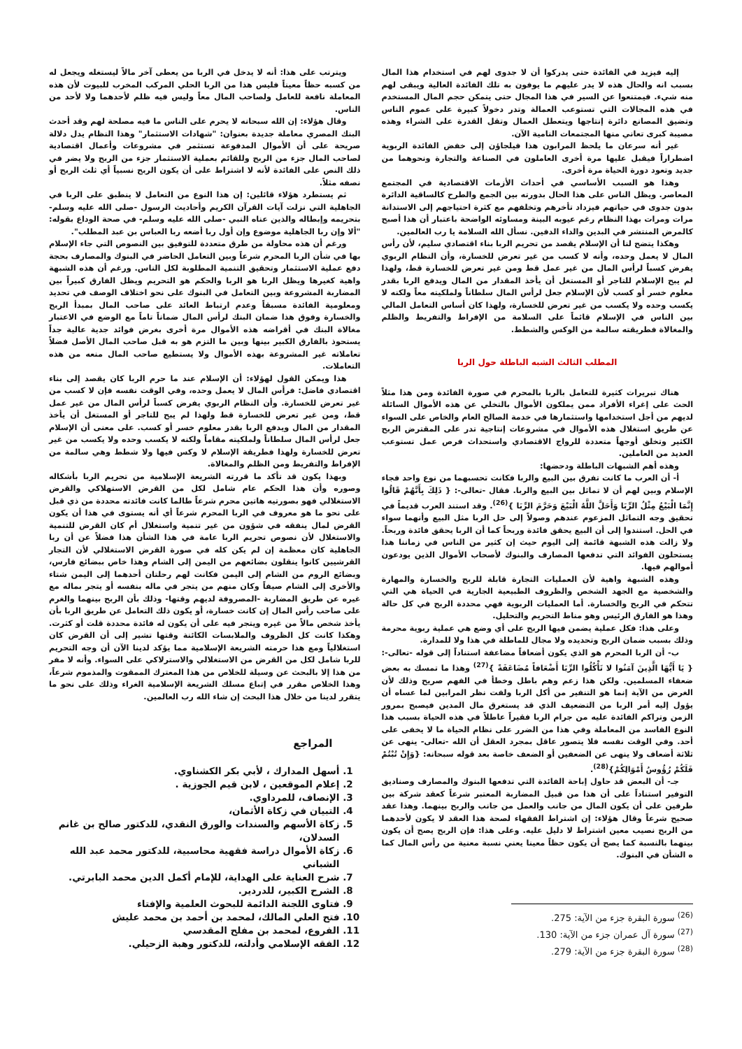إليه فيزيد في الفائدة حتى يدركوا أن لا جدوى لهم في استخدام هذا المال بسبب انه والحال هذه لا يدر عليهم ما يوفون به تلك الفائدة العالية ويبقى لهم منه شيء. فيمتنعوا عن السير في هذا المجال حتى يتمكن حجم المال المستخدم في هذه المجالات التي تستوعب العمالة وتدر دخولاً كبيرة على عموم الناس وتضيق المصانع دائرة إنتاجها ويتعطل العمال وتقل القدرة على الشراء وهذه مصيبة كبرى تعاني منها المجتمعات النامية الآن.
غير أنه سرعان ما يلحظ المرابون هذا فيلجاؤن إلى خفض الفائدة الربوية اضطراراً فيقبل عليها مرة أخرى العاملون في الصناعة والتجارة ونحوهما من جديد وتعود دورة الحياة مرة أخرى.
وهذا هو السبب الأساسي في أحداث الأزمات الاقتصادية في المجتمع المعاصر. ويظل الناس على هذا الحال بدورته بين الجمع والطرح كالساقية الدائرة بدون جدوى في حياتهم فيزداد تأخرهم وتخلفهم مع كثرة احتياجهم إلى الاستدانة مرات ومرات بهذا النظام رغم عيوبه البينة ومساوئه الواضحة باعتبار أن هذا أصبح كالمرض المنتشر في البدين والداء الدفين. نسأل الله السلامة يا رب العالمين.
وهكذا يتضح لنا أن الإسلام يقصد من تحريم الربا بناء اقتصادي سليم، لأن رأس المال لا يعمل وحده، وأنه لا كسب من غير تعرض للخسارة، وأن النظام الربوي يفرض كسباً لرأس المال من غير عمل قط ومن غير تعرض للخسارة قط، ولهذا لم يبح الإسلام للتاجر أو المستغل أن يأخذ المقدار من المال ويدفع الربا بقدر معلوم خسر أو كسب لأن الإسلام جعل لرأس المال سلطاناً ولملكيته معاً ولكنه لا يكسب وحده ولا يكسب من غير تعرض للخسارة، ولهذا كان أساس التعامل المالي بين الناس في الإسلام قائماً على السلامة من الإفراط والتفريط والظلم والمغالاة فطريقته سالمة من الوكس والشطط.
المطلب الثالث الشبه الباطلة حول الربا
هناك تبريرات كثيرة للتعامل بالربا بالمحرم في صورة الفائدة ومن هذا مثلاً الحث على إغراء الأفراد ممن يملكون الأموال بالتخلي عن هذه الأموال السائلة لديهم من أجل استخدامها واستثمارها في خدمة الصالح العام والخاص على السواء عن طريق استغلال هذه الأموال في مشروعات إنتاجية تدر على المقترض الربح الكثير وتخلق أوجهاً متعددة للرواج الاقتصادي واستحداث فرص عمل تستوعب العديد من العاملين.
وهذه أهم الشبهات الباطلة ودحضها:
أ- أن العرب ما كانت تفرق بين البيع والربا فكانت تحسبهما من نوع واحد فجاء الإسلام وبين لهم أن لا تماثل بين البيع والربا. فقال -تعالى-: { ذَلِكَ بِأَنَّهُمْ قَالُوا إِنَّمَا الْبَيْعُ مِثْلُ الرِّبَا وَأَحَلَّ اللَّهُ الْبَيْعَ وَحَرَّمَ الرِّبَا }<sup>(26)</sup>. وقد استند العرب قديماً في تحقيق وجه التماثل المزعوم عندهم وصولاً إلى حل الربا مثل البيع وأنهما سواء في الحل. استندوا إلى أن البيع يحقق فائدة وربحاً كما أن الربا يحقق فائدة وربحاً. ولا زالت هذه الشبهة قائمة إلى اليوم حيث إن كثير من الناس في زماننا هذا يستحلون الفوائد التي تدفعها المصارف والبنوك لأصحاب الأموال الذين يودعون أموالهم فيها.
وهذه الشبهة واهية لأن العمليات التجارة قابلة للربح والخسارة والمهارة والشخصية مع الجهد الشخص والظروف الطبيعية الجارية في الحياة هي التي تتحكم في الربح والخسارة. أما العمليات الربوية فهي محددة الربح في كل حالة وهذا هو الفارق الرئيس وهو مناط التحريم والتحليل.
وعلى هذا: فكل عملية يضمن فيها الربح على أي وضع هي عملية ربوية محرمة وذلك بسبب ضمان الربح وتحديده ولا مجال للماطلة في هذا ولا للمدارة.
ب- أن الربا المحرم هو الذي يكون أضعافاً مضاعفة استناداً إلى قوله -تعالى-: { يَا أَيُّهَا الَّذِينَ آمَنُوا لا تَأْكُلُوا الرِّبَا أَضْعَافاً مُضَاعَفَةً }<sup>(27)</sup> وهذا ما تمسك به بعض ضعفاء المسلمين. ولكن هذا زعم وهم باطل وخطأ في الفهم صريح وذلك لأن الغرض من الآية إنما هو التنفير من أكل الربا ولفت نظر المرابين لما عساه أن يؤول إليه أمر الربا من التضعيف الذي قد يستغرق مال المدين فيصبح بمرور الزمن وتراكم الفائدة عليه من جرام الربا فقيراً عاطلاً في هذه الحياة بسبب هذا النوع الفاسد من المعاملة وفي هذا من الضرر على نظام الحياة ما لا يخفى على أحد. وفي الوقت نفسه فلا يتصور عاقل بمجرد العقل أن الله -تعالى- ينهى عن ثلاثة أضعاف ولا ينهى عن الضعفين أو الضعف خاصة بعد قوله سبحانه: {وَإِنْ تُبْتُمْ فَلَكُمْ رُؤُوسُ أَمْوَالِكُمْ}<sup>(28)</sup>.
جـ- أن البعض قد حاول إباحة الفائدة التي تدفعها البنوك والمصارف وصناديق التوفير استناداً على أن هذا من قبيل المضاربة المعتبر شرعاً كعقد شركة بين طرفين على أن يكون المال من جانب والعمل من جانب والربح بينهما. وهذا عقد صحيح شرعاً وقال هؤلاء: إن اشتراط الفقهاء لصحة هذا العقد لا يكون لأحدهما من الربح نصيب معين اشتراط لا دليل عليه. وعلى هذا: فإن الربح يصح أن يكون بينهما بالنسبة كما يصح أن يكون حظاً معينا يعني نسبة معنية من رأس المال كما ه الشأن في البنوك.
<sup>(26)</sup> سورة البقرة جزء من الآية: 275.
<sup>(27)</sup> سورة آل عمران جزء من الآية: 130.
<sup>(28)</sup> سورة البقرة جزء من الآية: 279.
ويترتب على هذا: أنه لا يدخل في الربا من يعطى آخر مالاً ليستغله ويجعل له من كسبه حظاً معيناً فليس هذا من الربا الحلي المركب المخرب للبيوت لأن هذه المعاملة نافعة للعامل ولصاحب المال معاً وليس فيه ظلم لأحدهما ولا لأحد من الناس.
وقال هؤلاء: إن الله سبحانه لا يحرم على الناس ما فيه مصلحة لهم وقد أحدث البنك المصري معاملة جديدة بعنوان: "شهادات الاستثمار" وهذا النظام يدل دلالة صريحة على أن الأموال المدفوعة تستثمر في مشروعات وأعمال اقتصادية لصاحب المال جزء من الربح وللقائم بعملية الاستثمار جزء من الربح ولا يضر في ذلك النص على الفائدة لأنه لا اشتراط على أن يكون الربح نسبياً أي ثلث الربح أو نصفه مثلاً.
ثم يستطرد هؤلاء قائلين: إن هذا النوع من التعامل لا ينطبق على الربا في الجاهلية التي نزلت آيات القرآن الكريم وأحاديث الرسول -صلى الله عليه وسلم- بتحريمه وإبطاله والذين عناه النبي -صلى الله عليه وسلم- في صحة الوداع بقوله: "ألا وإن ربا الجاهلية موضوع وإن أول ربا أضعه ربا العباس بن عبد المطلب".
ورغم أن هذه محاولة من طرق متعددة للتوفيق بين النصوص التي جاء الإسلام بها في شأن الربا المحرم شرعاً وبين التعامل الحاضر في البنوك والمصارف بحجة دفع عملية الاستثمار وتحقيق التنمية المطلوبة لكل الناس. ورغم أن هذه الشبهة واهية كغيرها ويظل الربا هو الربا والحكم هو التحريم ويظل الفارق كبيراً بين المضاربة المشروعة وبين التعامل في البنوك على نحو اختلاف الوصف في تحديد ومعلومية الفائدة مسبقاً وعدم ارتباط العائد على صاحب المال بمبدأ الربح والخسارة وفوق هذا ضمان البنك لرأس المال ضماناً تاماً مع الوضع في الاعتبار مغالاة البنك في أقراضه هذه الأموال مرة أخرى بغرض فوائد جدية عالية جداً يستحوذ بالفارق الكبير بينها وبين ما التزم هو به قبل صاحب المال الأصل فضلاً تعاملاته غير المشروعة بهذه الأموال ولا يستطيع صاحب المال منعه من هذه التعاملات.
هذا ويمكن القول لهؤلاء: أن الإسلام عند ما حرم الربا كان يقصد إلى بناء اقتصادي فاضل: فرأس المال لا يعمل وحده، وفي الوقت نفسه فإن لا كسب من غير تعرض للخسارة. وأن النظام الربوي يفرض كسباً لرأس المال من غير عمل قط، ومن غير تعرض للخسارة قط ولهذا لم يبح للتاجر أو المستغل أن يأخذ المقدار من المال ويدفع الربا بقدر معلوم خسر أو كسب. على معنى أن الإسلام جعل لرأس المال سلطاناً ولملكيته مقاماً ولكنه لا يكسب وحده ولا يكسب من غير تعرض للخسارة ولهذا فطريقة الإسلام لا وكس فيها ولا شطط وهي سالمة من الإفراط والتفريط ومن الظلم والمغالاة.
وبهذا يكون قد تأكد ما قررته الشريعة الإسلامية من تحريم الربا بأشكاله وصوره وأن هذا الحكم عام شامل لكل من القرض الاستهلاكي والقرض الاستغلالي فهو بصورتيه هاتين محرم شرعاً طالما كانت فائدته محددة من ذي قبل على نحو ما هو معروف في الربا المحرم شرعاً أي أنه يستوى في هذا أن يكون القرض لمال ينفقه في شؤون من غير تنمية واستغلال أم كان القرض للتنمية والاستغلال لأن نصوص تحريم الربا عامة في هذا الشأن هذا فضلاً عن أن ربا الجاهلية كان معظمة إن لم يكن كله في صورة القرض الاستغلالي لأن التجار القرشيين كانوا ينقلون بضائعهم من اليمن إلى الشام وهذا خاص ببضائع فارس، وبضائع الروم من الشام إلى اليمن فكانت لهم رحلتان أحدهما إلى اليمن شتاء والأخرى إلى الشام صيفاً وكان منهم من يتجر في ماله بنفسه أو يتجر بماله مع غيره عن طريق المضاربة -المصروفة لديهم وقتها- وذلك بأن الربح بينهما والغرم على صاحب رأس المال إن كانت خسارة، أو يكون ذلك التعامل عن طريق الربا بأن يأخذ شخص مالاً من غيره ويتجر فيه على أن يكون له فائدة محددة قلت أو كثرت. وهكذا كانت كل الظروف والملابسات الكائنة وقتها تشير إلى أن القرض كان استغلالياً ومع هذا حرمته الشريعة الإسلامية مما يؤكد لدينا الآن أن وجه التحريم للربا شامل لكل من القرض من الاستغلالي والاسترلاكي على السواء. وأنه لا مفر من هذا إلا بالبحث عن وسيلة للخلاص من هذا المعترك الممقوت والمذموم شرعاً، وهذا الخلاص مقرر في إتباع مسلك الشريعة الإسلامية الغراء وذلك على نحو ما يتقرر لدينا من خلال هذا البحث إن شاء الله رب العالمين.
المراجع
1. أسهل المدارك ، لأبي بكر الكشناوي.
2. إعلام الموقعين ، لابن قيم الجوزية .
3. الإنصاف، للمرداوي.
4. التبيان في زكاة الأثمان،
5. زكاة الأسهم والسندات والورق النقدي، للدكتور صالح بن غانم السدلان،
6. زكاة الأموال دراسة فقهية محاسبية، للدكتور محمد عبد الله الشباني
7. شرح العناية على الهداية، للإمام أكمل الدين محمد البابرتي.
8. الشرح الكبير، للدردير.
9. فتاوى اللجنة الدائمة للبحوث العلمية والإفتاء
10. فتح العلي المالك، لمحمد بن أحمد بن محمد عليش
11. الفروع، لمحمد بن مفلح المقدسي
12. الفقه الإسلامي وأدلته، للدكتور وهبة الزحيلي.